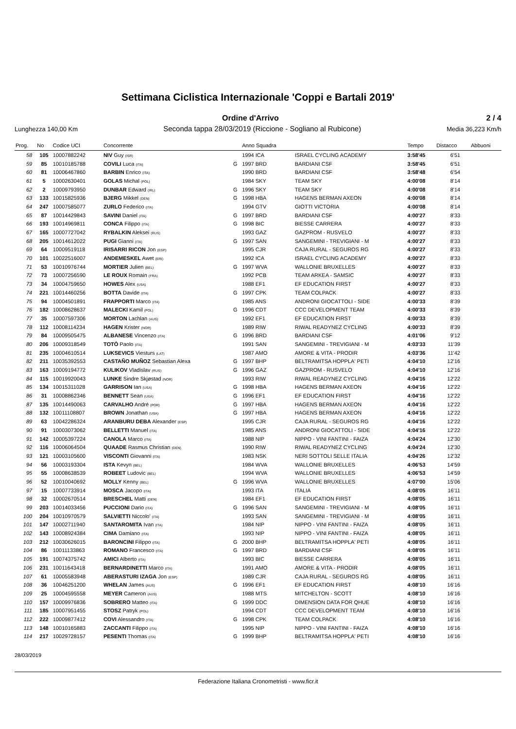Settimana Ciclistica Internazionale 'Coppi e Bartali 2019'
Ordine d'Arrivo 2 / 4
Lunghezza 140,00 Km Seconda tappa 28/03/2019 (Riccione - Sogliano al Rubicone) Media 36,223 Km/h
| Prog. | No | Codice UCI | Concorrente | | Anno Squadra | | Tempo | Distacco | Abbuoni |
| --- | --- | --- | --- | --- | --- | --- | --- | --- | --- |
| 58 | 105 | 10007882242 | NIV Guy (ISR) | | 1994 ICA | ISRAEL CYCLING ACADEMY | 3:58'45 | 6'51 | |
| 59 | 85 | 10010185788 | COVILI Luca (ITA) | G | 1997 BRD | BARDIANI CSF | 3:58'45 | 6'51 | |
| 60 | 81 | 10006467860 | BARBIN Enrico (ITA) | | 1990 BRD | BARDIANI CSF | 3:58'48 | 6'54 | |
| 61 | 5 | 10002630401 | GOLAS Michal (POL) | | 1984 SKY | TEAM SKY | 4:00'08 | 8'14 | |
| 62 | 2 | 10009793950 | DUNBAR Edward (IRL) | G | 1996 SKY | TEAM SKY | 4:00'08 | 8'14 | |
| 63 | 133 | 10015825936 | BJERG Mikkel (DEN) | G | 1998 HBA | HAGENS BERMAN AXEON | 4:00'08 | 8'14 | |
| 64 | 247 | 10007585077 | ZURLO Federico (ITA) | | 1994 GTV | GIOTTI VICTORIA | 4:00'08 | 8'14 | |
| 65 | 87 | 10014429843 | SAVINI Daniel (ITA) | G | 1997 BRD | BARDIANI CSF | 4:00'27 | 8'33 | |
| 66 | 193 | 10014969811 | CONCA Filippo (ITA) | G | 1998 BIC | BIESSE CARRERA | 4:00'27 | 8'33 | |
| 67 | 165 | 10007727042 | RYBALKIN Aleksei (RUS) | | 1993 GAZ | GAZPROM - RUSVELO | 4:00'27 | 8'33 | |
| 68 | 205 | 10014612022 | PUGI Gianni (ITA) | G | 1997 SAN | SANGEMINI - TREVIGIANI - M | 4:00'27 | 8'33 | |
| 69 | 64 | 10009519118 | IRISARRI RICON Jon (ESP) | | 1995 CJR | CAJA RURAL - SEGUROS RG | 4:00'27 | 8'33 | |
| 70 | 101 | 10022516007 | ANDEMESKEL Awet (ERI) | | 1992 ICA | ISRAEL CYCLING ACADEMY | 4:00'27 | 8'33 | |
| 71 | 53 | 10010976744 | MORTIER Julien (BEL) | G | 1997 WVA | WALLONIE BRUXELLES | 4:00'27 | 8'33 | |
| 72 | 73 | 10007256590 | LE ROUX Romain (FRA) | | 1992 PCB | TEAM ARKEA - SAMSIC | 4:00'27 | 8'33 | |
| 73 | 34 | 10004759650 | HOWES Alex (USA) | | 1988 EF1 | EF EDUCATION FIRST | 4:00'27 | 8'33 | |
| 74 | 221 | 10014460256 | BOTTA Davide (ITA) | G | 1997 CPK | TEAM COLPACK | 4:00'27 | 8'33 | |
| 75 | 94 | 10004501891 | FRAPPORTI Marco (ITA) | | 1985 ANS | ANDRONI GIOCATTOLI - SIDE | 4:00'33 | 8'39 | |
| 76 | 182 | 10008628637 | MALECKI Kamil (POL) | G | 1996 CDT | CCC DEVELOPMENT TEAM | 4:00'33 | 8'39 | |
| 77 | 35 | 10007597306 | MORTON Lachlan (AUS) | | 1992 EF1 | EF EDUCATION FIRST | 4:00'33 | 8'39 | |
| 78 | 112 | 10008114234 | HAGEN Krister (NOR) | | 1989 RIW | RIWAL READYNEZ CYCLING | 4:00'33 | 8'39 | |
| 79 | 84 | 10009505475 | ALBANESE Vincenzo (ITA) | G | 1996 BRD | BARDIANI CSF | 4:01'06 | 9'12 | |
| 80 | 206 | 10009318549 | TOTÒ Paolo (ITA) | | 1991 SAN | SANGEMINI - TREVIGIANI - M | 4:03'33 | 11'39 | |
| 81 | 235 | 10004610514 | LUKSEVICS Viesturs (LAT) | | 1987 AMO | AMORE & VITA - PRODIR | 4:03'36 | 11'42 | |
| 82 | 211 | 10035392553 | CASTAÑO MUÑOZ Sebastian Alexa | G | 1997 BHP | BELTRAMITSA HOPPLA' PETI | 4:04'10 | 12'16 | |
| 83 | 163 | 10009194772 | KULIKOV Vladislav (RUS) | G | 1996 GAZ | GAZPROM - RUSVELO | 4:04'10 | 12'16 | |
| 84 | 115 | 10019920043 | LUNKE Sindre Skjøstad (NOR) | | 1993 RIW | RIWAL READYNEZ CYCLING | 4:04'16 | 12'22 | |
| 85 | 134 | 10015311028 | GARRISON Ian (USA) | G | 1998 HBA | HAGENS BERMAN AXEON | 4:04'16 | 12'22 | |
| 86 | 31 | 10008862346 | BENNETT Sean (USA) | G | 1996 EF1 | EF EDUCATION FIRST | 4:04'16 | 12'22 | |
| 87 | 135 | 10014490063 | CARVALHO André (POR) | G | 1997 HBA | HAGENS BERMAN AXEON | 4:04'16 | 12'22 | |
| 88 | 132 | 10011108807 | BROWN Jonathan (USA) | G | 1997 HBA | HAGENS BERMAN AXEON | 4:04'16 | 12'22 | |
| 89 | 63 | 10042286324 | ARANBURU DEBA Alexander (ESP) | | 1995 CJR | CAJA RURAL - SEGUROS RG | 4:04'16 | 12'22 | |
| 90 | 91 | 10003073062 | BELLETTI Manuel (ITA) | | 1985 ANS | ANDRONI GIOCATTOLI - SIDE | 4:04'16 | 12'22 | |
| 91 | 142 | 10005397224 | CANOLA Marco (ITA) | | 1988 NIP | NIPPO - VINI FANTINI - FAIZA | 4:04'24 | 12'30 | |
| 92 | 116 | 10006064504 | QUAADE Rasmus Christian (DEN) | | 1990 RIW | RIWAL READYNEZ CYCLING | 4:04'24 | 12'30 | |
| 93 | 121 | 10003105600 | VISCONTI Giovanni (ITA) | | 1983 NSK | NERI SOTTOLI SELLE ITALIA | 4:04'26 | 12'32 | |
| 94 | 56 | 10003193304 | ISTA Kevyn (BEL) | | 1984 WVA | WALLONIE BRUXELLES | 4:06'53 | 14'59 | |
| 95 | 55 | 10008638539 | ROBEET Ludovic (BEL) | | 1994 WVA | WALLONIE BRUXELLES | 4:06'53 | 14'59 | |
| 96 | 52 | 10010040692 | MOLLY Kenny (BEL) | G | 1996 WVA | WALLONIE BRUXELLES | 4:07'00 | 15'06 | |
| 97 | 15 | 10007733914 | MOSCA Jacopo (ITA) | | 1993 ITA | ITALIA | 4:08'05 | 16'11 | |
| 98 | 32 | 10002670514 | BRESCHEL Matti (DEN) | | 1984 EF1 | EF EDUCATION FIRST | 4:08'05 | 16'11 | |
| 99 | 203 | 10014033456 | PUCCIONI Dario (ITA) | G | 1996 SAN | SANGEMINI - TREVIGIANI - M | 4:08'05 | 16'11 | |
| 100 | 204 | 10010970579 | SALVIETTI Niccolo' (ITA) | | 1993 SAN | SANGEMINI - TREVIGIANI - M | 4:08'05 | 16'11 | |
| 101 | 147 | 10002711940 | SANTAROMITA Ivan (ITA) | | 1984 NIP | NIPPO - VINI FANTINI - FAIZA | 4:08'05 | 16'11 | |
| 102 | 143 | 10008924384 | CIMA Damiano (ITA) | | 1993 NIP | NIPPO - VINI FANTINI - FAIZA | 4:08'05 | 16'11 | |
| 103 | 212 | 10030626015 | BARONCINI Filippo (ITA) | G | 2000 BHP | BELTRAMITSA HOPPLA' PETI | 4:08'05 | 16'11 | |
| 104 | 86 | 10011133863 | ROMANO Francesco (ITA) | G | 1997 BRD | BARDIANI CSF | 4:08'05 | 16'11 | |
| 105 | 191 | 10074375742 | AMICI Alberto (ITA) | | 1993 BIC | BIESSE CARRERA | 4:08'05 | 16'11 | |
| 106 | 231 | 10011643418 | BERNARDINETTI Marco (ITA) | | 1991 AMO | AMORE & VITA - PRODIR | 4:08'05 | 16'11 | |
| 107 | 61 | 10005583948 | ABERASTURI IZAGA Jon (ESP) | | 1989 CJR | CAJA RURAL - SEGUROS RG | 4:08'05 | 16'11 | |
| 108 | 36 | 10046251200 | WHELAN James (AUS) | G | 1996 EF1 | EF EDUCATION FIRST | 4:08'10 | 16'16 | |
| 109 | 25 | 10004595558 | MEYER Cameron (AUS) | | 1988 MTS | MITCHELTON - SCOTT | 4:08'10 | 16'16 | |
| 110 | 157 | 10009976836 | SOBRERO Matteo (ITA) | G | 1999 DDC | DIMENSION DATA FOR QHUE | 4:08'10 | 16'16 | |
| 111 | 185 | 10007951455 | STOSZ Patryk (POL) | | 1994 CDT | CCC DEVELOPMENT TEAM | 4:08'10 | 16'16 | |
| 112 | 222 | 10009877412 | COVI Alessandro (ITA) | G | 1998 CPK | TEAM COLPACK | 4:08'10 | 16'16 | |
| 113 | 148 | 10010165883 | ZACCANTI Filippo (ITA) | | 1995 NIP | NIPPO - VINI FANTINI - FAIZA | 4:08'10 | 16'16 | |
| 114 | 217 | 10029728157 | PESENTI Thomas (ITA) | G | 1999 BHP | BELTRAMITSA HOPPLA' PETI | 4:08'10 | 16'16 | |
28/03/2019
Federazione Italiana Cronometristi - www.ficr.it